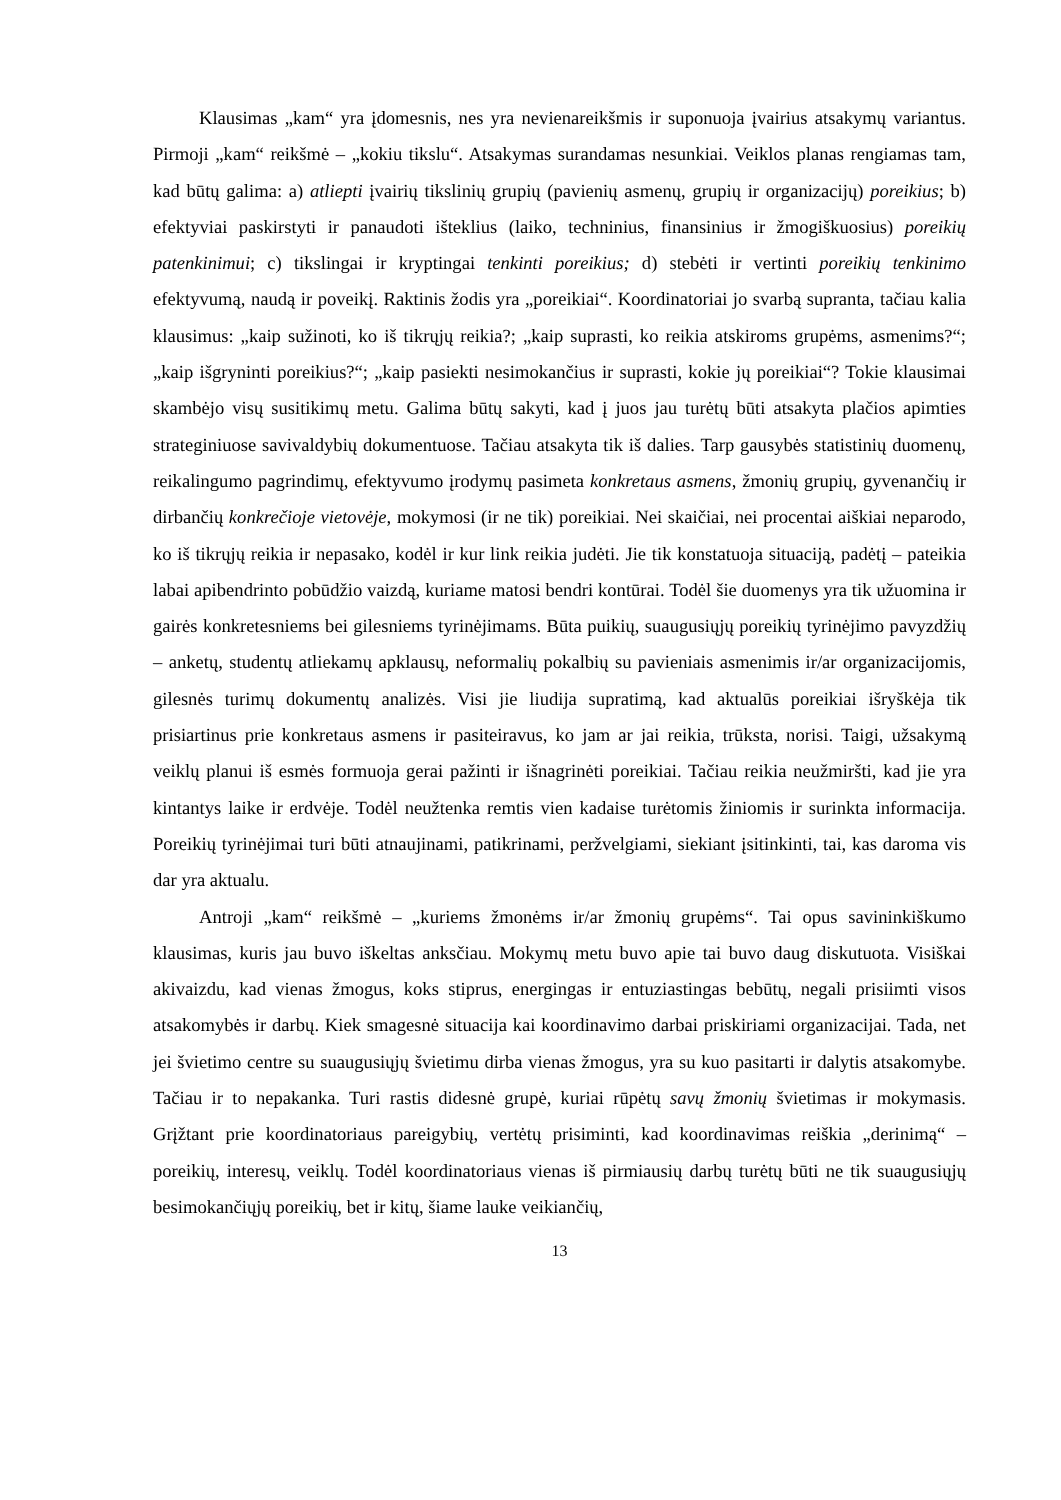Klausimas „kam“ yra įdomesnis, nes yra nevienareikšmis ir suponuoja įvairius atsakymų variantus. Pirmoji „kam“ reikšmė – „kokiu tikslu“. Atsakymas surandamas nesunkiai. Veiklos planas rengiamas tam, kad būtų galima: a) atliepti įvairių tikslinių grupių (pavienių asmenų, grupių ir organizacijų) poreikius; b) efektyviai paskirstyti ir panaudoti išteklius (laiko, techninius, finansinius ir žmogiškuosius) poreikių patenkinimui; c) tikslingai ir kryptingai tenkinti poreikius; d) stebėti ir vertinti poreikių tenkinimo efektyvumą, naudą ir poveikį. Raktinis žodis yra „poreikiai“. Koordinatoriai jo svarbą supranta, tačiau kalia klausimus: „kaip sužinoti, ko iš tikrųjų reikia?; „kaip suprasti, ko reikia atskiroms grupėms, asmenims?“; „kaip išgryninti poreikius?“; „kaip pasiekti nesimokančius ir suprasti, kokie jų poreikiai“? Tokie klausimai skambėjo visų susitikimų metu. Galima būtų sakyti, kad į juos jau turėtų būti atsakyta plačios apimties strateginiuose savivaldybių dokumentuose. Tačiau atsakyta tik iš dalies. Tarp gausybės statistinių duomenų, reikalingumo pagrindimų, efektyvumo įrodymų pasimeta konkretaus asmens, žmonių grupių, gyvenančių ir dirbančių konkrečioje vietovėje, mokymosi (ir ne tik) poreikiai. Nei skaičiai, nei procentai aiškiai neparodo, ko iš tikrųjų reikia ir nepasako, kodėl ir kur link reikia judėti. Jie tik konstatuoja situaciją, padėtį – pateikia labai apibendrinto pobūdžio vaizdą, kuriame matosi bendri kontūrai. Todėl šie duomenys yra tik užuomina ir gairės konkretesniems bei gilesniems tyrinėjimams. Būta puikių, suaugusiųjų poreikių tyrinėjimo pavyzdžių – anketų, studentų atliekamų apklausų, neformalių pokalbių su pavieniais asmenimis ir/ar organizacijomis, gilesnės turimų dokumentų analizės. Visi jie liudija supratimą, kad aktualūs poreikiai išryškėja tik prisiartinus prie konkretaus asmens ir pasiteiravus, ko jam ar jai reikia, trūksta, norisi. Taigi, užsakymą veiklų planui iš esmės formuoja gerai pažinti ir išnagrinėti poreikiai. Tačiau reikia neužmiršti, kad jie yra kintantys laike ir erdvėje. Todėl neužtenka remtis vien kadaise turėtomis žiniomis ir surinkta informacija. Poreikių tyrinėjimai turi būti atnaujinami, patikrinami, peržvelgiami, siekiant įsitinkinti, tai, kas daroma vis dar yra aktualu.
Antroji „kam“ reikšmė – „kuriems žmonėms ir/ar žmonių grupėms“. Tai opus savininkiškumo klausimas, kuris jau buvo iškeltas anksčiau. Mokymų metu buvo apie tai buvo daug diskutuota. Visiškai akivaizdu, kad vienas žmogus, koks stiprus, energingas ir entuziastingas bebūtų, negali prisiimti visos atsakomybės ir darbų. Kiek smagesnė situacija kai koordinavimo darbai priskiriami organizacijai. Tada, net jei švietimo centre su suaugusiųjų švietimu dirba vienas žmogus, yra su kuo pasitarti ir dalytis atsakomybe. Tačiau ir to nepakanka. Turi rastis didesnė grupė, kuriai rūpėtų savų žmonių švietimas ir mokymasis. Grįžtant prie koordinatoriaus pareigybių, vertėtų prisiminti, kad koordinavimas reiškia „derinimą“ – poreikių, interesų, veiklų. Todėl koordinatoriaus vienas iš pirmiausių darbų turėtų būti ne tik suaugusiųjų besimokančiųjų poreikių, bet ir kitų, šiame lauke veikiančių,
13